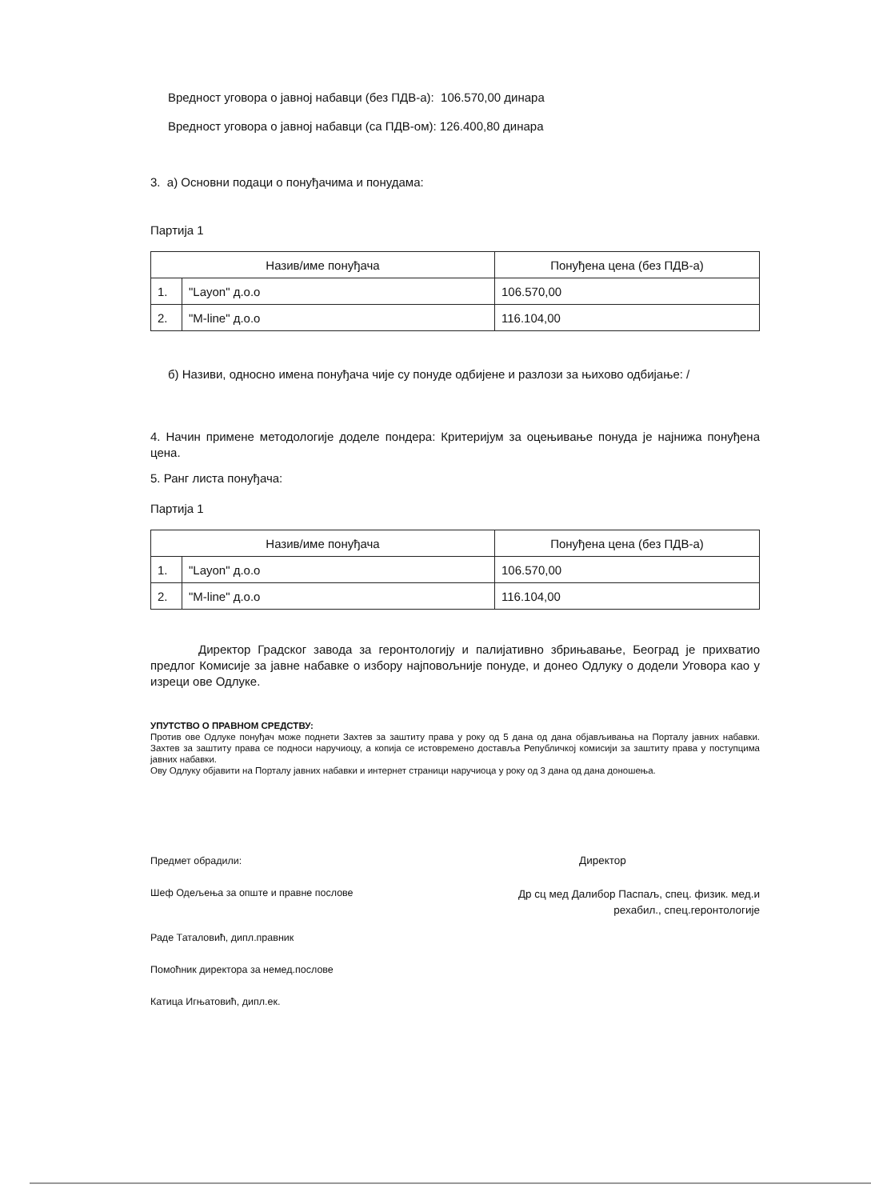Вредност уговора о јавној набавци (без ПДВ-а): 106.570,00 динара
Вредност уговора о јавној набавци (са ПДВ-ом): 126.400,80 динара
3. а) Основни подаци о понуђачима и понудама:
Партија 1
| Назив/име понуђача | | Понуђена цена (без ПДВ-а) |
| --- | --- | --- |
| 1. | "Layon" д.о.о | 106.570,00 |
| 2. | "M-line" д.о.о | 116.104,00 |
б) Називи, односно имена понуђача чије су понуде одбијене и разлози за њихово одбијање: /
4. Начин примене методологије доделе пондера: Критеријум за оцењивање понуда је најнижа понуђена цена.
5. Ранг листа понуђача:
Партија 1
| Назив/име понуђача | | Понуђена цена (без ПДВ-а) |
| --- | --- | --- |
| 1. | "Layon" д.о.о | 106.570,00 |
| 2. | "M-line" д.о.о | 116.104,00 |
Директор Градског завода за геронтологију и палијативно збрињавање, Београд је прихватио предлог Комисије за јавне набавке о избору најповољније понуде, и донео Одлуку о додели Уговора као у изреци ове Одлуке.
УПУТСТВО О ПРАВНОМ СРЕДСТВУ:
Против ове Одлуке понуђач може поднети Захтев за заштиту права у року од 5 дана од дана објављивања на Порталу јавних набавки. Захтев за заштиту права се подноси наручиоцу, а копија се истовремено доставља Републичкој комисији за заштиту права у поступцима јавних набавки.
Ову Одлуку објавити на Порталу јавних набавки и интернет страници наручиоца у року од 3 дана од дана доношења.
Предмет обрадили:
Шеф Одељења за опште и правне послове
Раде Таталовић, дипл.правник
Помоћник директора за немед.послове
Катица Игњатовић, дипл.ек.
Директор
Др сц мед Далибор Паспаљ, спец. физик. мед.и рехабил., спец.геронтологије